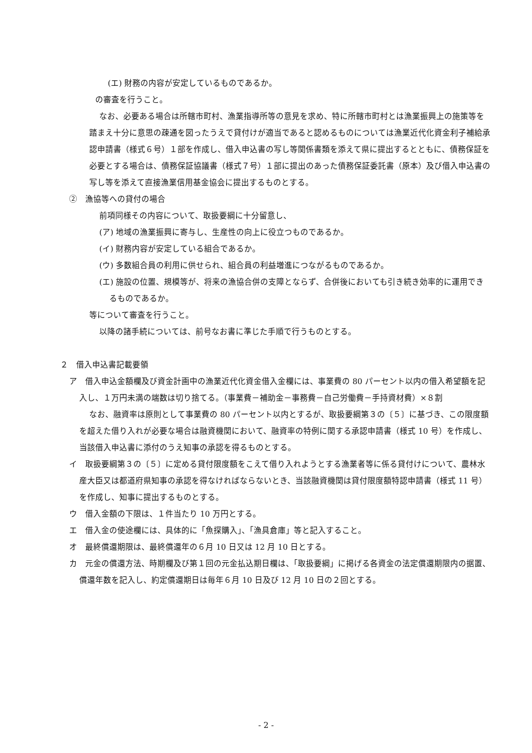(エ) 財務の内容が安定しているものであるか。
の審査を行うこと。
なお、必要ある場合は所轄市町村、漁業指導所等の意見を求め、特に所轄市町村とは漁業振興上の施策等を踏まえ十分に意思の疎通を図ったうえで貸付けが適当であると認めるものについては漁業近代化資金利子補給承認申請書（様式６号）１部を作成し、借入申込書の写し等関係書類を添えて県に提出するとともに、債務保証を必要とする場合は、債務保証協議書（様式７号）１部に提出のあった債務保証委託書（原本）及び借入申込書の写し等を添えて直接漁業信用基金協会に提出するものとする。
②　漁協等への貸付の場合
前項同様その内容について、取扱要綱に十分留意し、
(ア) 地域の漁業振興に寄与し、生産性の向上に役立つものであるか。
(イ) 財務内容が安定している組合であるか。
(ウ) 多数組合員の利用に供せられ、組合員の利益増進につながるものであるか。
(エ) 施設の位置、規模等が、将来の漁協合併の支障とならず、合併後においても引き続き効率的に運用できるものであるか。
等について審査を行うこと。
以降の諸手続については、前号なお書に準じた手順で行うものとする。
２　借入申込書記載要領
ア　借入申込金額欄及び資金計画中の漁業近代化資金借入金欄には、事業費の 80 パーセント以内の借入希望額を記入し、１万円未満の端数は切り捨てる。（事業費－補助金－事務費－自己労働費－手持資材費）×８割
なお、融資率は原則として事業費の 80 パーセント以内とするが、取扱要綱第３の〔５〕に基づき、この限度額を超えた借り入れが必要な場合は融資機関において、融資率の特例に関する承認申請書（様式 10 号）を作成し、当該借入申込書に添付のうえ知事の承認を得るものとする。
イ　取扱要綱第３の〔５〕に定める貸付限度額をこえて借り入れようとする漁業者等に係る貸付けについて、農林水産大臣又は都道府県知事の承認を得なければならないとき、当該融資機関は貸付限度額特認申請書（様式 11 号）を作成し、知事に提出するものとする。
ウ　借入金額の下限は、１件当たり 10 万円とする。
エ　借入金の使途欄には、具体的に「魚探購入」、「漁具倉庫」等と記入すること。
オ　最終償還期限は、最終償還年の６月 10 日又は 12 月 10 日とする。
カ　元金の償還方法、時期欄及び第１回の元金払込期日欄は、「取扱要綱」に掲げる各資金の法定償還期限内の据置、償還年数を記入し、約定償還期日は毎年６月 10 日及び 12 月 10 日の２回とする。
- 2 -